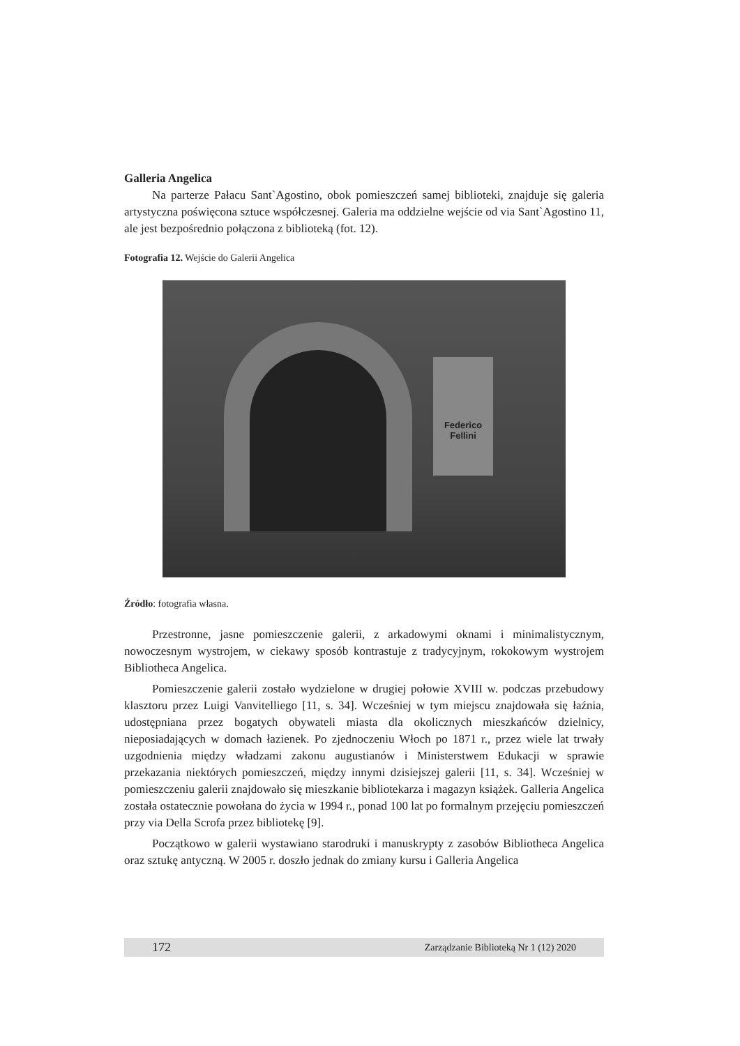Galleria Angelica
Na parterze Pałacu Sant`Agostino, obok pomieszczeń samej biblioteki, znajduje się galeria artystyczna poświęcona sztuce współczesnej. Galeria ma oddzielne wejście od via Sant`Agostino 11, ale jest bezpośrednio połączona z biblioteką (fot. 12).
Fotografia 12. Wejście do Galerii Angelica
Federico Fellini
Źródło: fotografia własna.
Przestronne, jasne pomieszczenie galerii, z arkadowymi oknami i minimalistycznym, nowoczesnym wystrojem, w ciekawy sposób kontrastuje z tradycyjnym, rokokowym wystrojem Bibliotheca Angelica.
Pomieszczenie galerii zostało wydzielone w drugiej połowie XVIII w. podczas przebudowy klasztoru przez Luigi Vanvitelliego [11, s. 34]. Wcześniej w tym miejscu znajdowała się łaźnia, udostępniana przez bogatych obywateli miasta dla okolicznych mieszkańców dzielnicy, nieposiadających w domach łazienek. Po zjednoczeniu Włoch po 1871 r., przez wiele lat trwały uzgodnienia między władzami zakonu augustianów i Ministerstwem Edukacji w sprawie przekazania niektórych pomieszczeń, między innymi dzisiejszej galerii [11, s. 34]. Wcześniej w pomieszczeniu galerii znajdowało się mieszkanie bibliotekarza i magazyn książek. Galleria Angelica została ostatecznie powołana do życia w 1994 r., ponad 100 lat po formalnym przejęciu pomieszczeń przy via Della Scrofa przez bibliotekę [9].
Początkowo w galerii wystawiano starodruki i manuskrypty z zasobów Bibliotheca Angelica oraz sztukę antyczną. W 2005 r. doszło jednak do zmiany kursu i Galleria Angelica
172 Zarządzanie Biblioteką Nr 1 (12) 2020